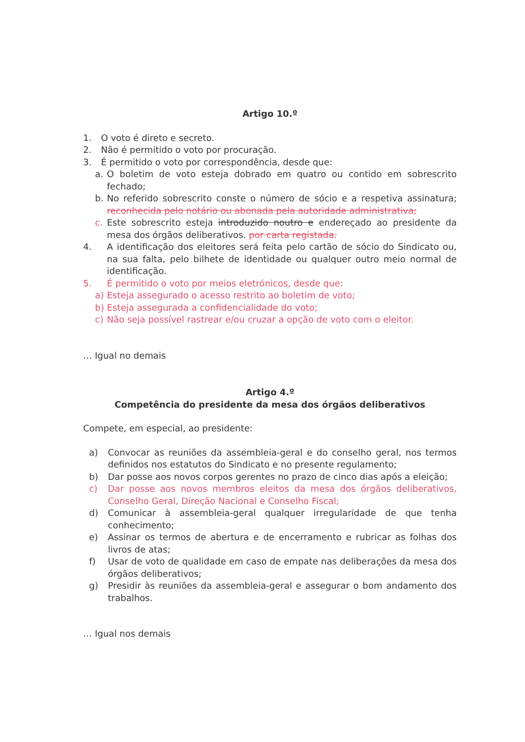Artigo 10.º
1. O voto é direto e secreto.
2. Não é permitido o voto por procuração.
3. É permitido o voto por correspondência, desde que:
a. O boletim de voto esteja dobrado em quatro ou contido em sobrescrito fechado;
b. No referido sobrescrito conste o número de sócio e a respetiva assinatura; reconhecida pelo notário ou abonada pela autoridade administrativa;
c. Este sobrescrito esteja introduzido noutro e endereçado ao presidente da mesa dos órgãos deliberativos. por carta registada.
4. A identificação dos eleitores será feita pelo cartão de sócio do Sindicato ou, na sua falta, pelo bilhete de identidade ou qualquer outro meio normal de identificação.
5. É permitido o voto por meios eletrónicos, desde que:
a) Esteja assegurado o acesso restrito ao boletim de voto;
b) Esteja assegurada a confidencialidade do voto;
c) Não seja possível rastrear e/ou cruzar a opção de voto com o eleitor.
… Igual no demais
Artigo 4.º
Competência do presidente da mesa dos órgãos deliberativos
Compete, em especial, ao presidente:
a) Convocar as reuniões da assembleia-geral e do conselho geral, nos termos definidos nos estatutos do Sindicato e no presente regulamento;
b) Dar posse aos novos corpos gerentes no prazo de cinco dias após a eleição;
c) Dar posse aos novos membros eleitos da mesa dos órgãos deliberativos, Conselho Geral, Direção Nacional e Conselho Fiscal;
d) Comunicar à assembleia-geral qualquer irregularidade de que tenha conhecimento;
e) Assinar os termos de abertura e de encerramento e rubricar as folhas dos livros de atas;
f) Usar de voto de qualidade em caso de empate nas deliberações da mesa dos órgãos deliberativos;
g) Presidir às reuniões da assembleia-geral e assegurar o bom andamento dos trabalhos.
… Igual nos demais